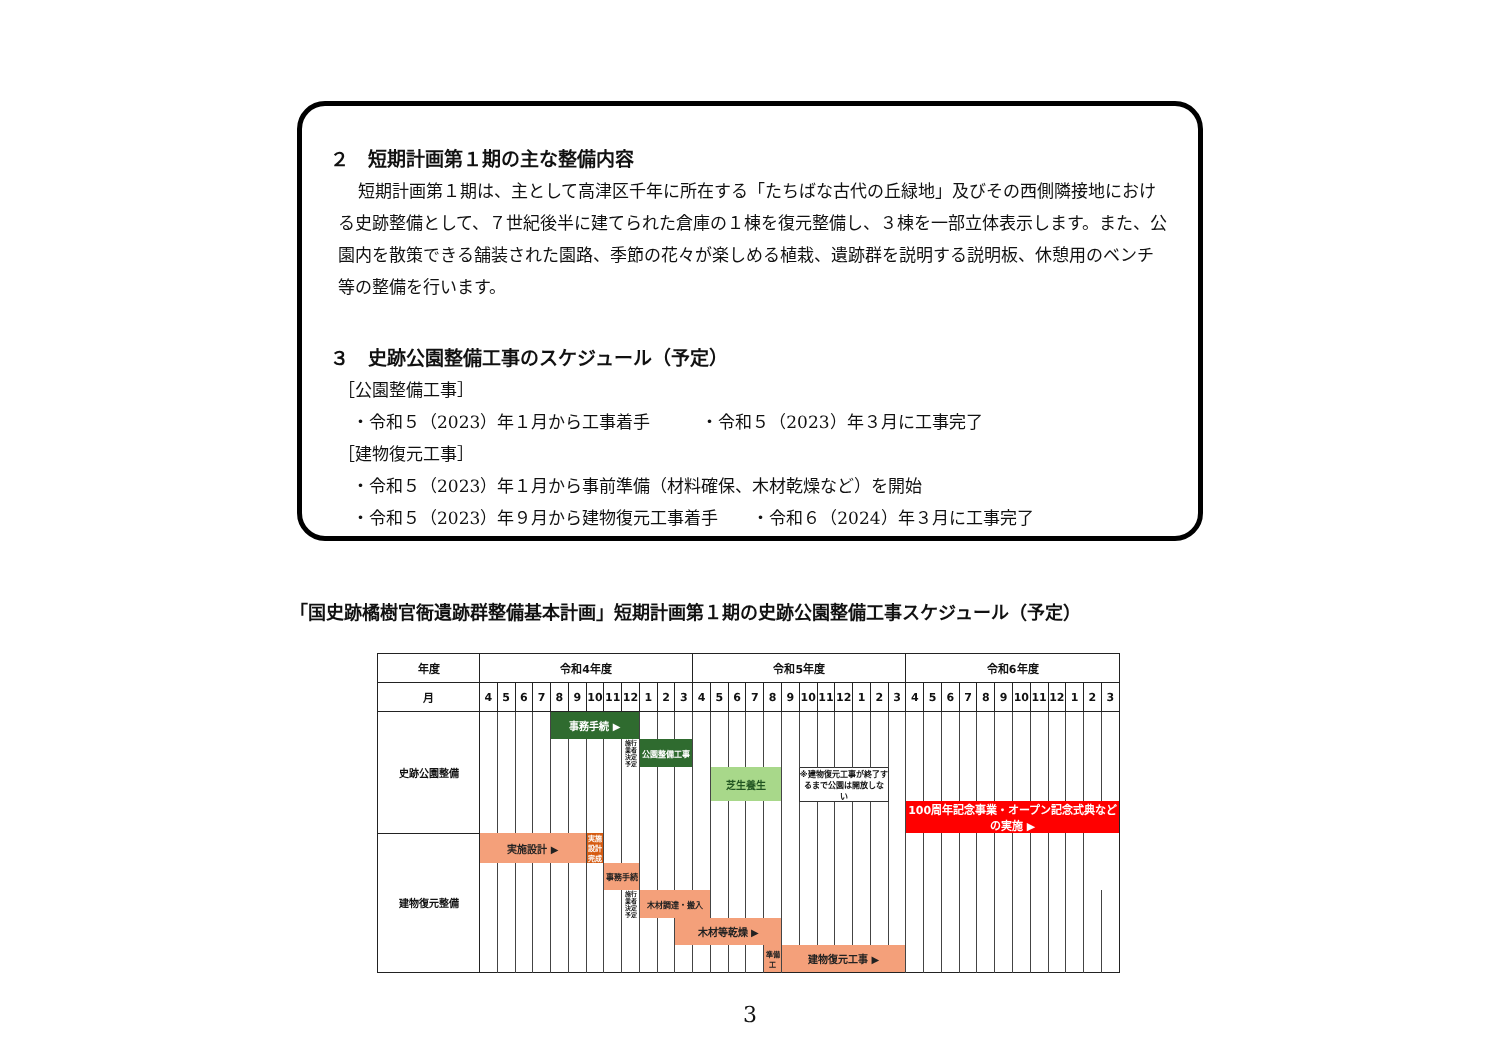２　短期計画第１期の主な整備内容
短期計画第１期は、主として高津区千年に所在する「たちばな古代の丘緑地」及びその西側隣接地における史跡整備として、７世紀後半に建てられた倉庫の１棟を復元整備し、３棟を一部立体表示します。また、公園内を散策できる舗装された園路、季節の花々が楽しめる植栽、遺跡群を説明する説明板、休憩用のベンチ等の整備を行います。
３　史跡公園整備工事のスケジュール（予定）
［公園整備工事］
・令和５（2023）年１月から工事着手　　　・令和５（2023）年３月に工事完了
［建物復元工事］
・令和５（2023）年１月から事前準備（材料確保、木材乾燥など）を開始
・令和５（2023）年９月から建物復元工事着手　　・令和６（2024）年３月に工事完了
「国史跡橘樹官衙遺跡群整備基本計画」短期計画第１期の史跡公園整備工事スケジュール（予定）
| 年度 | 令和4年度 | | | | | | | | | | | | 令和5年度 | | | | | | | | | | | | 令和6年度 | | | | | | | | | | | |
| --- | --- | --- | --- | --- | --- | --- | --- | --- | --- | --- | --- | --- | --- | --- | --- | --- | --- | --- | --- | --- | --- | --- | --- | --- | --- | --- | --- | --- | --- | --- | --- | --- | --- | --- | --- | --- |
| 月 | 4 | 5 | 6 | 7 | 8 | 9 | 10 | 11 | 12 | 1 | 2 | 3 | 4 | 5 | 6 | 7 | 8 | 9 | 10 | 11 | 12 | 1 | 2 | 3 | 4 | 5 | 6 | 7 | 8 | 9 | 10 | 11 | 12 | 1 | 2 | 3 |
| 史跡公園整備 | | | | | 事務手続 ▶ | | | | | | | | | | | | | | | | | | | | | | | | | | | | | | | |
| | | | | | | | | | 施行業者決定予定 | 公園整備工事 | | | | | | | | | | | | | | | | | | | | | | | | | | |
| | | | | | | | | | | | | | | 芝生養生 | | | | | ※建物復元工事が終了するまで公園は開放しない | | | | | | | | | | | | | | | | | |
| | | | | | | | | | | | | | | | | | | | | | | | | | 100周年記念事業・オープン記念式典などの実施 ▶ | | | | | | | | | | | |
| 建物復元整備 | 実施設計 ▶ | | | | | | 実施設計完成 | | | | | | | | | | | | | | | | | | | | | | | | | | | | | |
| | | | | | | | | 事務手続 | | | | | | | | | | | | | | | | | | | | | | | | | | | | |
| | | | | | | | | | 施行業者決定予定 | 木材調達・搬入 | | | | | | | | | | | | | | | | | | | | | | | | | | |
| | | | | | | | | | | | | 木材等乾燥 ▶ | | | | | | | | | | | | | | | | | | | | | | | | |
| | | | | | | | | | | | | | | | | | 準備工 | 建物復元工事 ▶ | | | | | | | | | | | | | | | | | | |
3